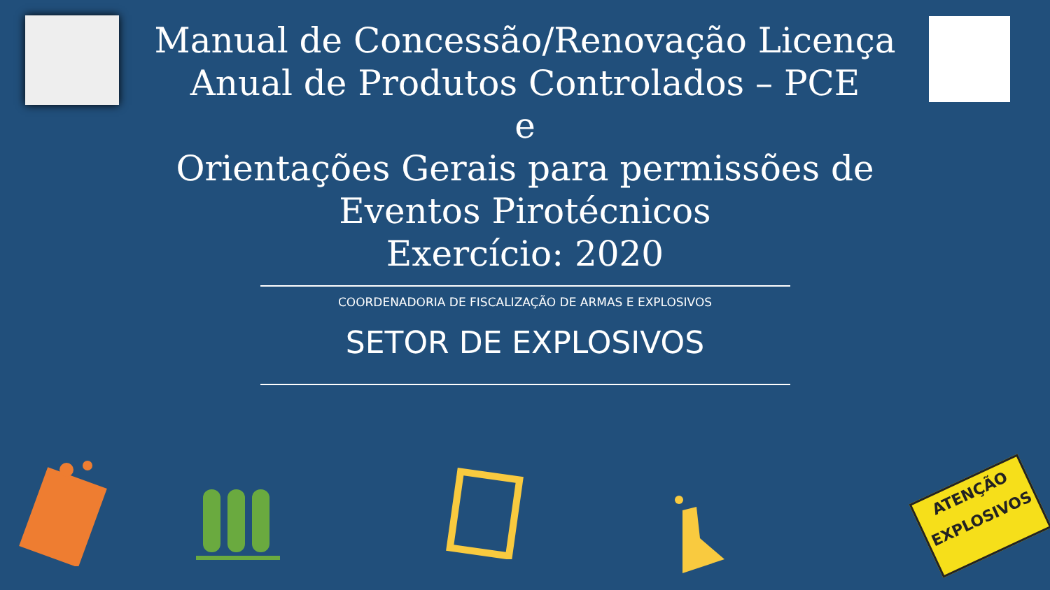Manual de Concessão/Renovação Licença
Anual de Produtos Controlados – PCE
e
Orientações Gerais para permissões de
Eventos Pirotécnicos
Exercício: 2020
COORDENADORIA DE FISCALIZAÇÃO DE ARMAS E EXPLOSIVOS
SETOR DE EXPLOSIVOS
ATENÇÃO
EXPLOSIVOS